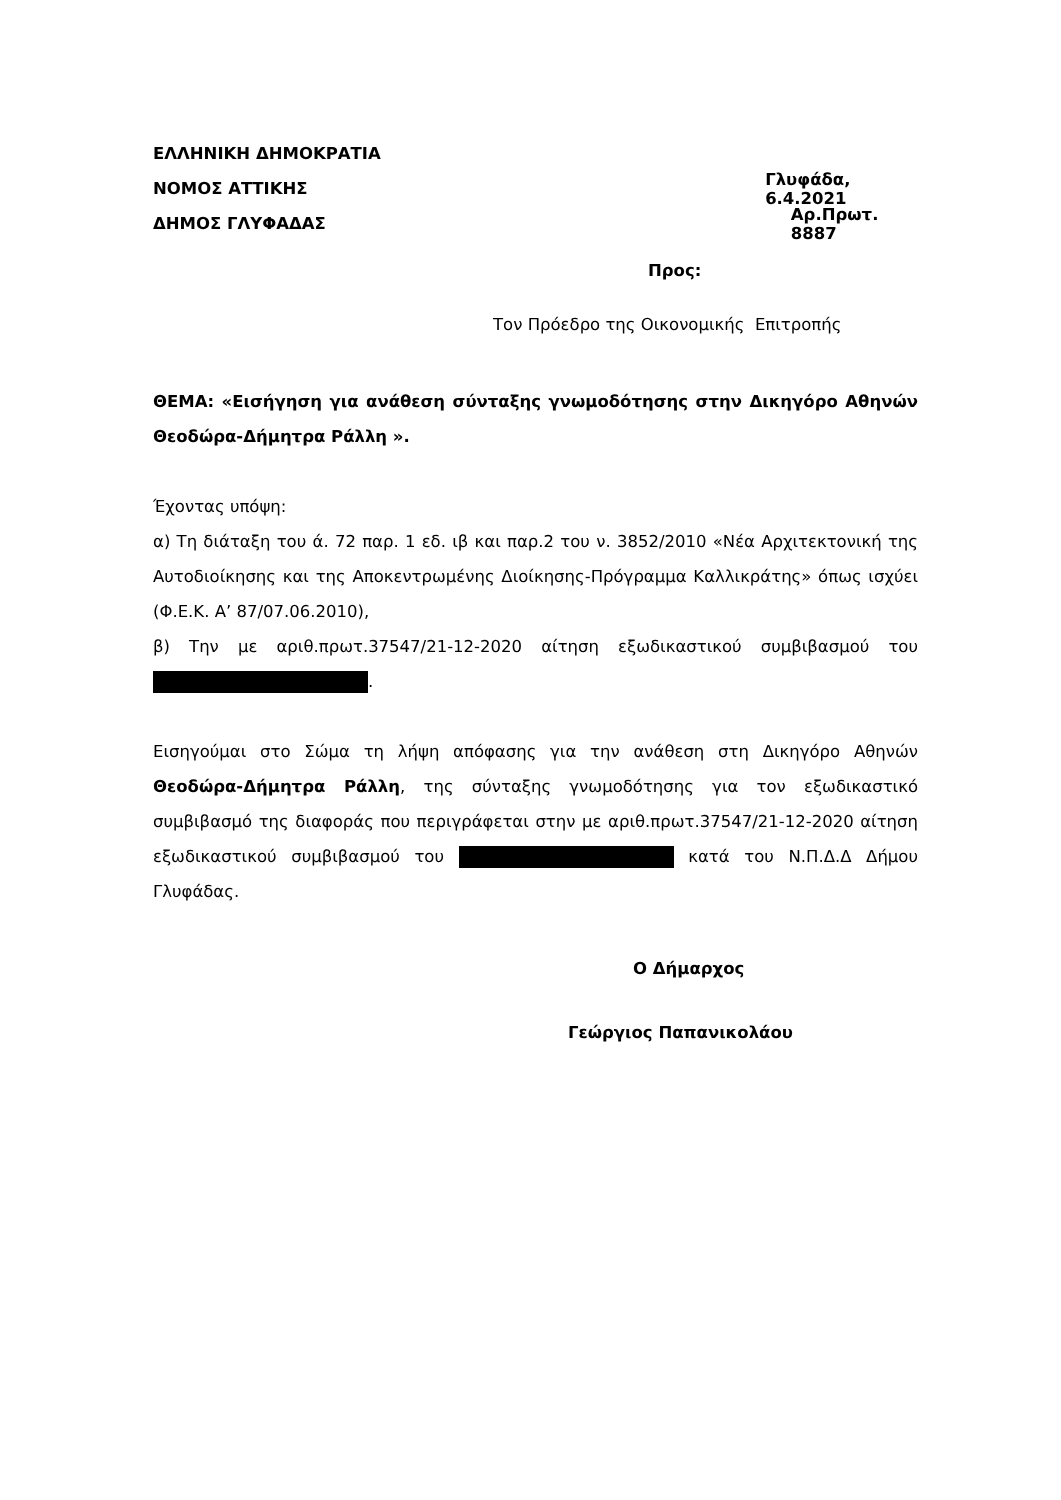ΕΛΛΗΝΙΚΗ ΔΗΜΟΚΡΑΤΙΑ
ΝΟΜΟΣ ΑΤΤΙΚΗΣ Γλυφάδα, 6.4.2021
ΔΗΜΟΣ ΓΛΥΦΑΔΑΣ Αρ.Πρωτ. 8887
Προς:
Τον Πρόεδρο της Οικονομικής Επιτροπής
ΘΕΜΑ: «Εισήγηση για ανάθεση σύνταξης γνωμοδότησης στην Δικηγόρο Αθηνών Θεοδώρα-Δήμητρα Ράλλη ».
Έχοντας υπόψη:
α) Τη διάταξη του ά. 72 παρ. 1 εδ. ιβ και παρ.2 του ν. 3852/2010 «Νέα Αρχιτεκτονική της Αυτοδιοίκησης και της Αποκεντρωμένης Διοίκησης-Πρόγραμμα Καλλικράτης» όπως ισχύει (Φ.Ε.Κ. Α’ 87/07.06.2010),
β) Την με αριθ.πρωτ.37547/21-12-2020 αίτηση εξωδικαστικού συμβιβασμού του .
Εισηγούμαι στο Σώμα τη λήψη απόφασης για την ανάθεση στη Δικηγόρο Αθηνών Θεοδώρα-Δήμητρα Ράλλη, της σύνταξης γνωμοδότησης για τον εξωδικαστικό συμβιβασμό της διαφοράς που περιγράφεται στην με αριθ.πρωτ.37547/21-12-2020 αίτηση εξωδικαστικού συμβιβασμού του κατά του Ν.Π.Δ.Δ Δήμου Γλυφάδας.
Ο Δήμαρχος
Γεώργιος Παπανικολάου